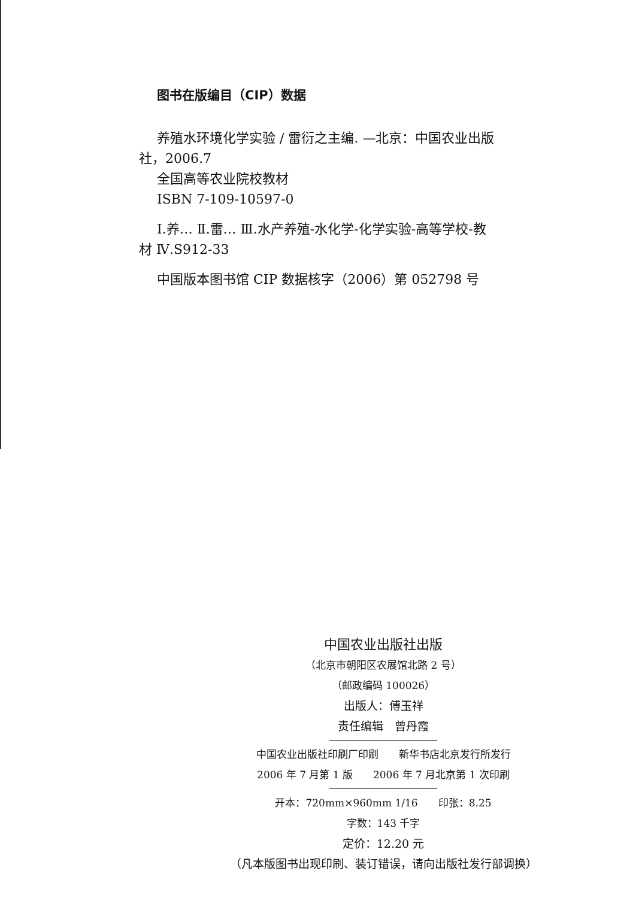图书在版编目（CIP）数据
养殖水环境化学实验 / 雷衍之主编. —北京：中国农业出版社，2006.7
全国高等农业院校教材
ISBN 7-109-10597-0
Ⅰ.养… Ⅱ.雷… Ⅲ.水产养殖-水化学-化学实验-高等学校-教材 Ⅳ.S912-33
中国版本图书馆 CIP 数据核字（2006）第 052798 号
中国农业出版社出版
（北京市朝阳区农展馆北路 2 号）
（邮政编码 100026）
出版人：傅玉祥
责任编辑　曾丹霞
中国农业出版社印刷厂印刷　　新华书店北京发行所发行
2006 年 7 月第 1 版　　2006 年 7 月北京第 1 次印刷
开本：720mm×960mm 1/16　　印张：8.25
字数：143 千字
定价：12.20 元
（凡本版图书出现印刷、装订错误，请向出版社发行部调换）